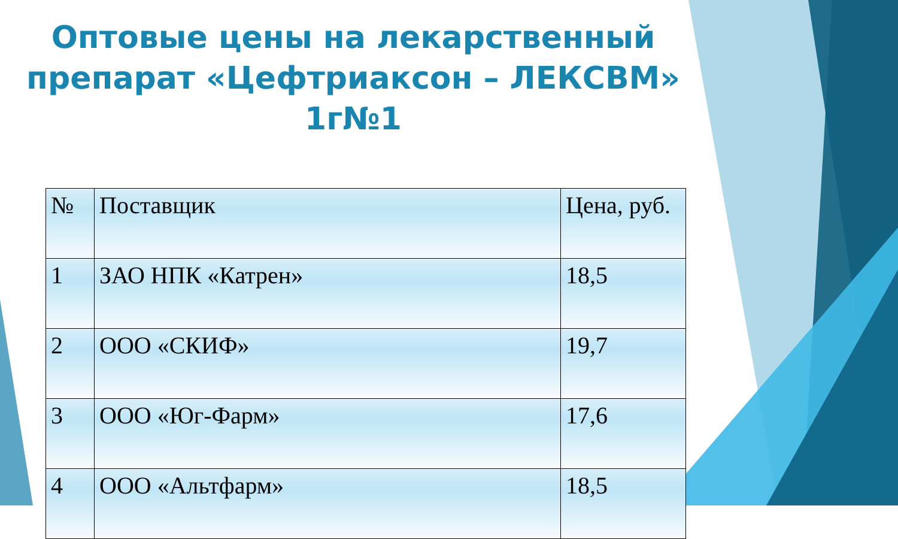Оптовые цены на лекарственный препарат «Цефтриаксон – ЛЕКСВМ» 1г№1
| № | Поставщик | Цена, руб. |
| 1 | ЗАО НПК «Катрен» | 18,5 |
| 2 | ООО «СКИФ» | 19,7 |
| 3 | ООО «Юг-Фарм» | 17,6 |
| 4 | ООО «Альтфарм» | 18,5 |